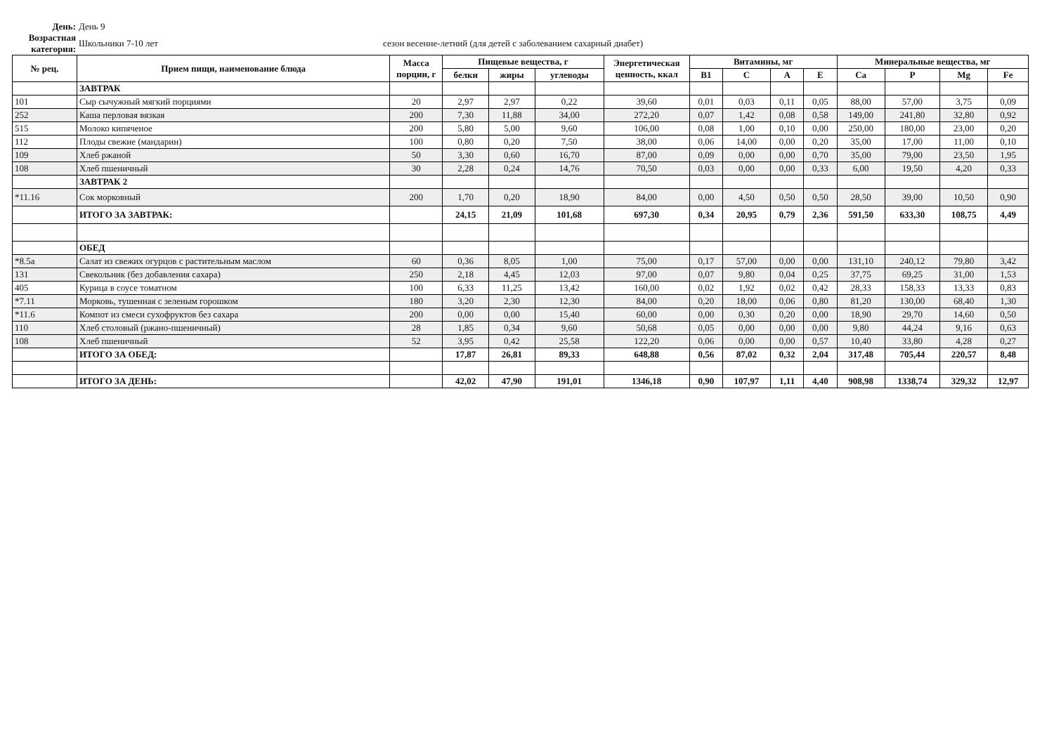День: День 9
Возрастная категория:
Школьники 7-10 лет
сезон весенне-летний (для детей с заболеванием сахарный диабет)
| № рец. | Прием пищи, наименование блюда | Масса порции, г | Пищевые вещества, г | | | Энергетическая ценность, ккал | Витамины, мг | | | | Минеральные вещества, мг | | | |
| --- | --- | --- | --- | --- | --- | --- | --- | --- | --- | --- | --- | --- | --- | --- |
| | | | белки | жиры | углеводы | | B1 | C | A | E | Ca | P | Mg | Fe |
| | ЗАВТРАК | | | | | | | | | | | | | |
| 101 | Сыр сычужный мягкий порциями | 20 | 2,97 | 2,97 | 0,22 | 39,60 | 0,01 | 0,03 | 0,11 | 0,05 | 88,00 | 57,00 | 3,75 | 0,09 |
| 252 | Каша перловая вязкая | 200 | 7,30 | 11,88 | 34,00 | 272,20 | 0,07 | 1,42 | 0,08 | 0,58 | 149,00 | 241,80 | 32,80 | 0,92 |
| 515 | Молоко кипяченое | 200 | 5,80 | 5,00 | 9,60 | 106,00 | 0,08 | 1,00 | 0,10 | 0,00 | 250,00 | 180,00 | 23,00 | 0,20 |
| 112 | Плоды свежие (мандарин) | 100 | 0,80 | 0,20 | 7,50 | 38,00 | 0,06 | 14,00 | 0,00 | 0,20 | 35,00 | 17,00 | 11,00 | 0,10 |
| 109 | Хлеб ржаной | 50 | 3,30 | 0,60 | 16,70 | 87,00 | 0,09 | 0,00 | 0,00 | 0,70 | 35,00 | 79,00 | 23,50 | 1,95 |
| 108 | Хлеб пшеничный | 30 | 2,28 | 0,24 | 14,76 | 70,50 | 0,03 | 0,00 | 0,00 | 0,33 | 6,00 | 19,50 | 4,20 | 0,33 |
| | ЗАВТРАК 2 | | | | | | | | | | | | | |
| *11.16 | Сок морковный | 200 | 1,70 | 0,20 | 18,90 | 84,00 | 0,00 | 4,50 | 0,50 | 0,50 | 28,50 | 39,00 | 10,50 | 0,90 |
| | ИТОГО ЗА ЗАВТРАК: | | 24,15 | 21,09 | 101,68 | 697,30 | 0,34 | 20,95 | 0,79 | 2,36 | 591,50 | 633,30 | 108,75 | 4,49 |
| | ОБЕД | | | | | | | | | | | | | |
| *8.5а | Салат из свежих огурцов с растительным маслом | 60 | 0,36 | 8,05 | 1,00 | 75,00 | 0,17 | 57,00 | 0,00 | 0,00 | 131,10 | 240,12 | 79,80 | 3,42 |
| 131 | Свекольник (без добавления сахара) | 250 | 2,18 | 4,45 | 12,03 | 97,00 | 0,07 | 9,80 | 0,04 | 0,25 | 37,75 | 69,25 | 31,00 | 1,53 |
| 405 | Курица в соусе томатном | 100 | 6,33 | 11,25 | 13,42 | 160,00 | 0,02 | 1,92 | 0,02 | 0,42 | 28,33 | 158,33 | 13,33 | 0,83 |
| *7.11 | Морковь, тушенная с зеленым горошком | 180 | 3,20 | 2,30 | 12,30 | 84,00 | 0,20 | 18,00 | 0,06 | 0,80 | 81,20 | 130,00 | 68,40 | 1,30 |
| *11.6 | Компот из смеси сухофруктов без сахара | 200 | 0,00 | 0,00 | 15,40 | 60,00 | 0,00 | 0,30 | 0,20 | 0,00 | 18,90 | 29,70 | 14,60 | 0,50 |
| 110 | Хлеб столовый (ржано-пшеничный) | 28 | 1,85 | 0,34 | 9,60 | 50,68 | 0,05 | 0,00 | 0,00 | 0,00 | 9,80 | 44,24 | 9,16 | 0,63 |
| 108 | Хлеб пшеничный | 52 | 3,95 | 0,42 | 25,58 | 122,20 | 0,06 | 0,00 | 0,00 | 0,57 | 10,40 | 33,80 | 4,28 | 0,27 |
| | ИТОГО ЗА ОБЕД: | | 17,87 | 26,81 | 89,33 | 648,88 | 0,56 | 87,02 | 0,32 | 2,04 | 317,48 | 705,44 | 220,57 | 8,48 |
| | ИТОГО ЗА ДЕНЬ: | | 42,02 | 47,90 | 191,01 | 1346,18 | 0,90 | 107,97 | 1,11 | 4,40 | 908,98 | 1338,74 | 329,32 | 12,97 |